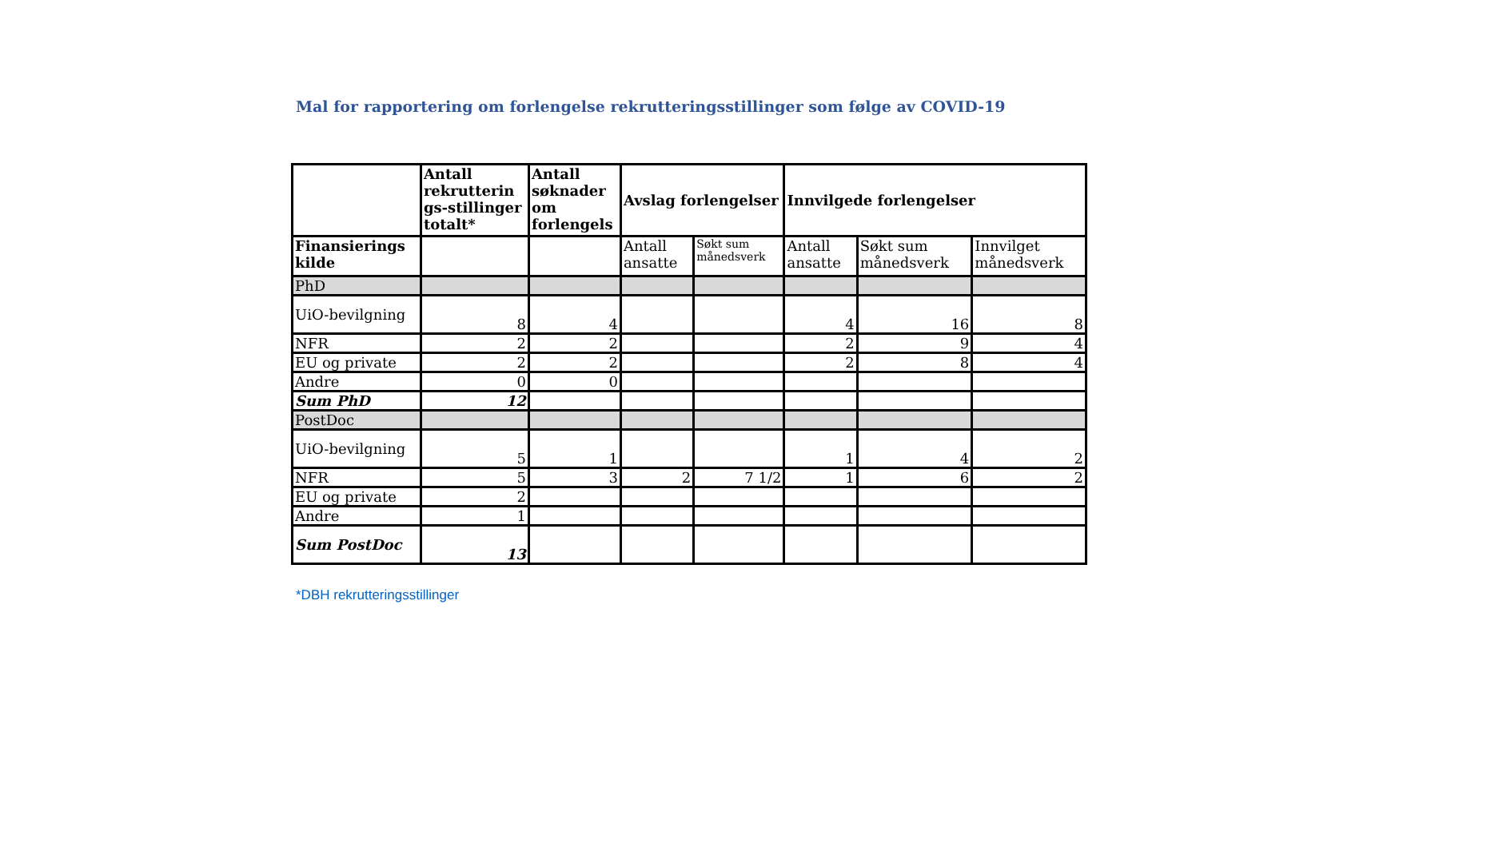Mal for rapportering om forlengelse rekrutteringsstillinger som følge av COVID-19
| | Antall rekrutterin gs-stillinger totalt* | Antall søknader om forlengels | Avslag forlengelser | | Innvilgede forlengelser | | |
| --- | --- | --- | --- | --- | --- | --- | --- |
| Finansierings kilde | | | Antall ansatte | Søkt sum månedsverk | Antall ansatte | Søkt sum månedsverk | Innvilget månedsverk |
| PhD | | | | | | | |
| UiO-bevilgning | 8 | 4 | | | 4 | 16 | 8 |
| NFR | 2 | 2 | | | 2 | 9 | 4 |
| EU og private | 2 | 2 | | | 2 | 8 | 4 |
| Andre | 0 | 0 | | | | | |
| Sum PhD | 12 | | | | | | |
| PostDoc | | | | | | | |
| UiO-bevilgning | 5 | 1 | | | 1 | 4 | 2 |
| NFR | 5 | 3 | 2 | 7 1/2 | 1 | 6 | 2 |
| EU og private | 2 | | | | | | |
| Andre | 1 | | | | | | |
| Sum PostDoc | 13 | | | | | | |
*DBH rekrutteringsstillinger